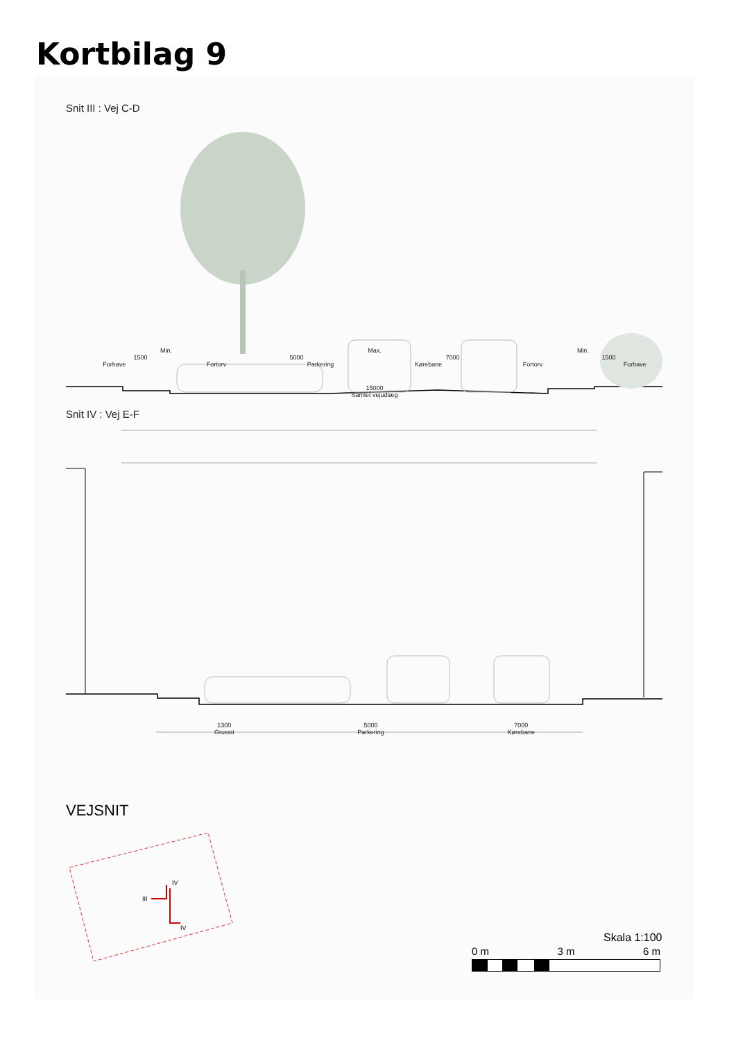Kortbilag 9
Snit III : Vej C-D
Min. Max. Min.
1500 5000 7000 1500
Forhave Fortorv Parkering Kørebane Fortorv Forhave
15000
Samlet vejudlæg
Snit IV : Vej E-F
1300
Grussti 5000
Parkering 7000
Kørebane
VEJSNIT
III
IV
IV
Skala 1:100
0 m 3 m 6 m